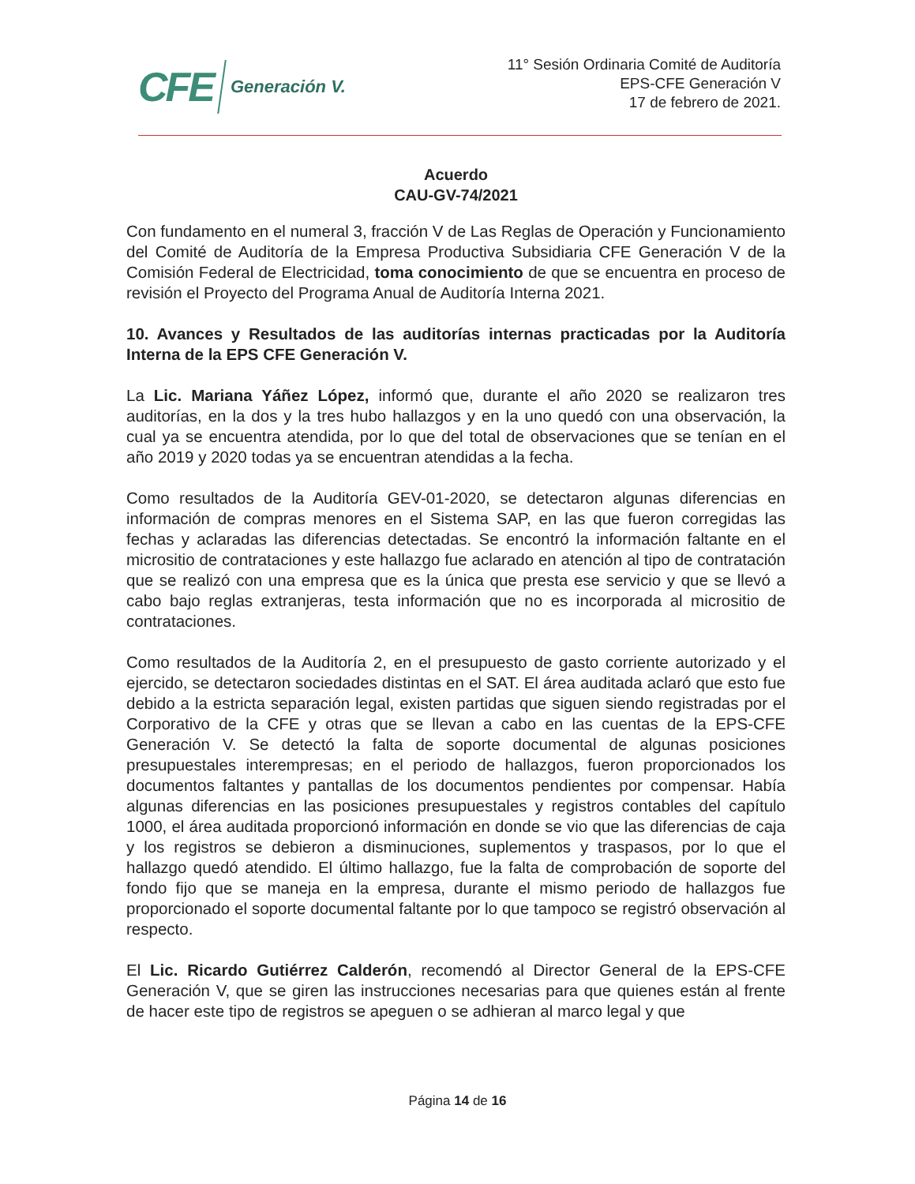CFE Generación V.
11° Sesión Ordinaria Comité de Auditoría
EPS-CFE Generación V
17 de febrero de 2021.
Acuerdo
CAU-GV-74/2021
Con fundamento en el numeral 3, fracción V de Las Reglas de Operación y Funcionamiento del Comité de Auditoría de la Empresa Productiva Subsidiaria CFE Generación V de la Comisión Federal de Electricidad, toma conocimiento de que se encuentra en proceso de revisión el Proyecto del Programa Anual de Auditoría Interna 2021.
10. Avances y Resultados de las auditorías internas practicadas por la Auditoría Interna de la EPS CFE Generación V.
La Lic. Mariana Yáñez López, informó que, durante el año 2020 se realizaron tres auditorías, en la dos y la tres hubo hallazgos y en la uno quedó con una observación, la cual ya se encuentra atendida, por lo que del total de observaciones que se tenían en el año 2019 y 2020 todas ya se encuentran atendidas a la fecha.
Como resultados de la Auditoría GEV-01-2020, se detectaron algunas diferencias en información de compras menores en el Sistema SAP, en las que fueron corregidas las fechas y aclaradas las diferencias detectadas. Se encontró la información faltante en el micrositio de contrataciones y este hallazgo fue aclarado en atención al tipo de contratación que se realizó con una empresa que es la única que presta ese servicio y que se llevó a cabo bajo reglas extranjeras, testa información que no es incorporada al micrositio de contrataciones.
Como resultados de la Auditoría 2, en el presupuesto de gasto corriente autorizado y el ejercido, se detectaron sociedades distintas en el SAT. El área auditada aclaró que esto fue debido a la estricta separación legal, existen partidas que siguen siendo registradas por el Corporativo de la CFE y otras que se llevan a cabo en las cuentas de la EPS-CFE Generación V. Se detectó la falta de soporte documental de algunas posiciones presupuestales interempresas; en el periodo de hallazgos, fueron proporcionados los documentos faltantes y pantallas de los documentos pendientes por compensar. Había algunas diferencias en las posiciones presupuestales y registros contables del capítulo 1000, el área auditada proporcionó información en donde se vio que las diferencias de caja y los registros se debieron a disminuciones, suplementos y traspasos, por lo que el hallazgo quedó atendido. El último hallazgo, fue la falta de comprobación de soporte del fondo fijo que se maneja en la empresa, durante el mismo periodo de hallazgos fue proporcionado el soporte documental faltante por lo que tampoco se registró observación al respecto.
El Lic. Ricardo Gutiérrez Calderón, recomendó al Director General de la EPS-CFE Generación V, que se giren las instrucciones necesarias para que quienes están al frente de hacer este tipo de registros se apeguen o se adhieran al marco legal y que
Página 14 de 16